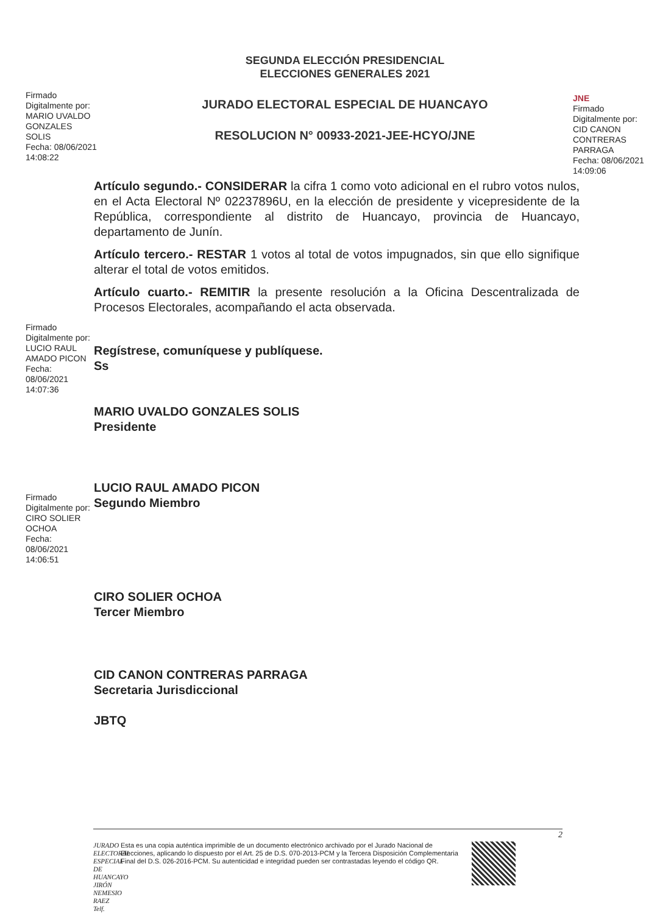Firmado
Digitalmente por:
MARIO UVALDO
GONZALES
SOLIS
Fecha: 08/06/2021
14:08:22
SEGUNDA ELECCIÓN PRESIDENCIAL
ELECCIONES GENERALES 2021
JURADO ELECTORAL ESPECIAL DE HUANCAYO
RESOLUCION N° 00933-2021-JEE-HCYO/JNE
JNE
Firmado
Digitalmente por:
CID CANON
CONTRERAS
PARRAGA
Fecha: 08/06/2021
14:09:06
Artículo segundo.- CONSIDERAR la cifra 1 como voto adicional en el rubro votos nulos, en el Acta Electoral Nº 02237896U, en la elección de presidente y vicepresidente de la República, correspondiente al distrito de Huancayo, provincia de Huancayo, departamento de Junín.
Artículo tercero.- RESTAR 1 votos al total de votos impugnados, sin que ello signifique alterar el total de votos emitidos.
Artículo cuarto.- REMITIR la presente resolución a la Oficina Descentralizada de Procesos Electorales, acompañando el acta observada.
Firmado
Digitalmente por:
LUCIO RAUL
AMADO PICON
Fecha: 08/06/2021
14:07:36
Regístrese, comuníquese y publíquese.
Ss
MARIO UVALDO GONZALES SOLIS
Presidente
Firmado
Digitalmente por:
CIRO SOLIER
OCHOA
Fecha: 08/06/2021
14:06:51
LUCIO RAUL AMADO PICON
Segundo Miembro
CIRO SOLIER OCHOA
Tercer Miembro
CID CANON CONTRERAS PARRAGA
Secretaria Jurisdiccional
JBTQ
JURADO ELECTORAL ESPECIAL DE HUANCAYO JIRÓN NEMESIO RAEZ Telf.
Esta es una copia auténtica imprimible de un documento electrónico archivado por el Jurado Nacional de Elecciones, aplicando lo dispuesto por el Art. 25 de D.S. 070-2013-PCM y la Tercera Disposición Complementaria Final del D.S. 026-2016-PCM. Su autenticidad e integridad pueden ser contrastadas leyendo el código QR.
2